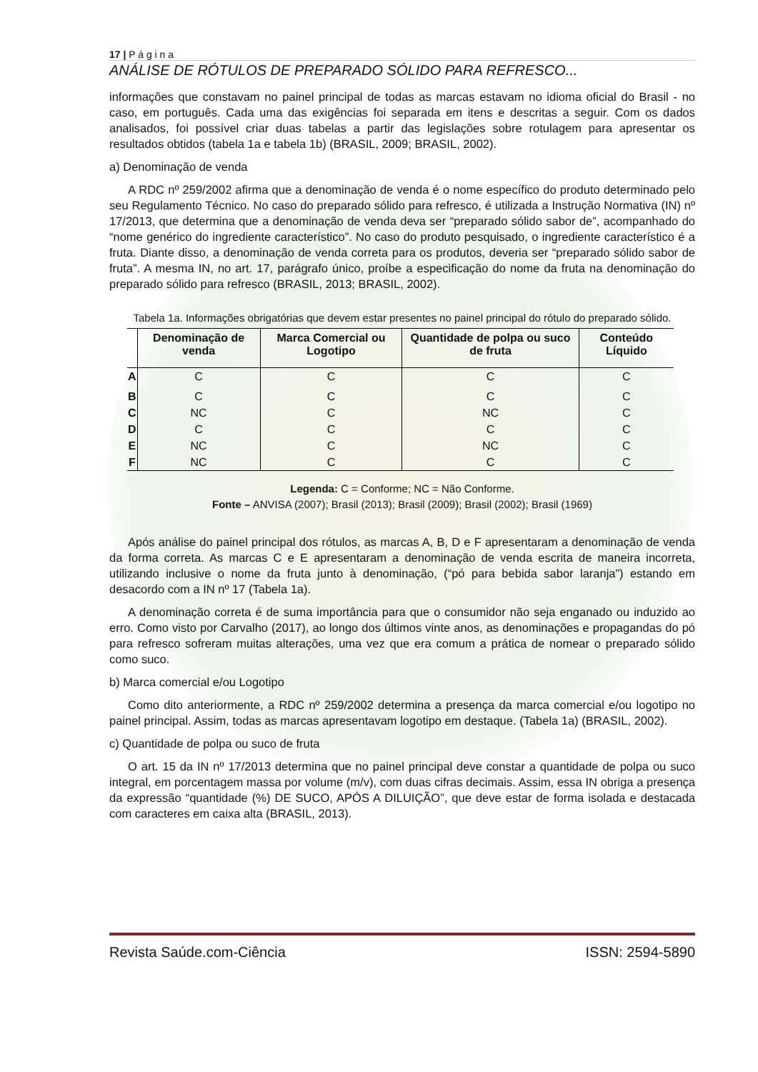17 | P á g i n a
ANÁLISE DE RÓTULOS DE PREPARADO SÓLIDO PARA REFRESCO...
informações que constavam no painel principal de todas as marcas estavam no idioma oficial do Brasil - no caso, em português. Cada uma das exigências foi separada em itens e descritas a seguir. Com os dados analisados, foi possível criar duas tabelas a partir das legislações sobre rotulagem para apresentar os resultados obtidos (tabela 1a e tabela 1b) (BRASIL, 2009; BRASIL, 2002).
a) Denominação de venda
A RDC nº 259/2002 afirma que a denominação de venda é o nome específico do produto determinado pelo seu Regulamento Técnico. No caso do preparado sólido para refresco, é utilizada a Instrução Normativa (IN) nº 17/2013, que determina que a denominação de venda deva ser “preparado sólido sabor de”, acompanhado do “nome genérico do ingrediente característico”. No caso do produto pesquisado, o ingrediente característico é a fruta. Diante disso, a denominação de venda correta para os produtos, deveria ser “preparado sólido sabor de fruta”. A mesma IN, no art. 17, parágrafo único, proíbe a especificação do nome da fruta na denominação do preparado sólido para refresco (BRASIL, 2013; BRASIL, 2002).
Tabela 1a. Informações obrigatórias que devem estar presentes no painel principal do rótulo do preparado sólido.
| | Denominação de venda | Marca Comercial ou Logotipo | Quantidade de polpa ou suco de fruta | Conteúdo Líquido |
| --- | --- | --- | --- | --- |
| A | C | C | C | C |
| B | C | C | C | C |
| C | NC | C | NC | C |
| D | C | C | C | C |
| E | NC | C | NC | C |
| F | NC | C | C | C |
Legenda: C = Conforme; NC = Não Conforme.
Fonte – ANVISA (2007); Brasil (2013); Brasil (2009); Brasil (2002); Brasil (1969)
Após análise do painel principal dos rótulos, as marcas A, B, D e F apresentaram a denominação de venda da forma correta. As marcas C e E apresentaram a denominação de venda escrita de maneira incorreta, utilizando inclusive o nome da fruta junto à denominação, (“pó para bebida sabor laranja”) estando em desacordo com a IN nº 17 (Tabela 1a).
A denominação correta é de suma importância para que o consumidor não seja enganado ou induzido ao erro. Como visto por Carvalho (2017), ao longo dos últimos vinte anos, as denominações e propagandas do pó para refresco sofreram muitas alterações, uma vez que era comum a prática de nomear o preparado sólido como suco.
b) Marca comercial e/ou Logotipo
Como dito anteriormente, a RDC nº 259/2002 determina a presença da marca comercial e/ou logotipo no painel principal. Assim, todas as marcas apresentavam logotipo em destaque. (Tabela 1a) (BRASIL, 2002).
c) Quantidade de polpa ou suco de fruta
O art. 15 da IN nº 17/2013 determina que no painel principal deve constar a quantidade de polpa ou suco integral, em porcentagem massa por volume (m/v), com duas cifras decimais. Assim, essa IN obriga a presença da expressão “quantidade (%) DE SUCO, APÓS A DILUIÇÃO”, que deve estar de forma isolada e destacada com caracteres em caixa alta (BRASIL, 2013).
Revista Saúde.com-Ciência ISSN: 2594-5890